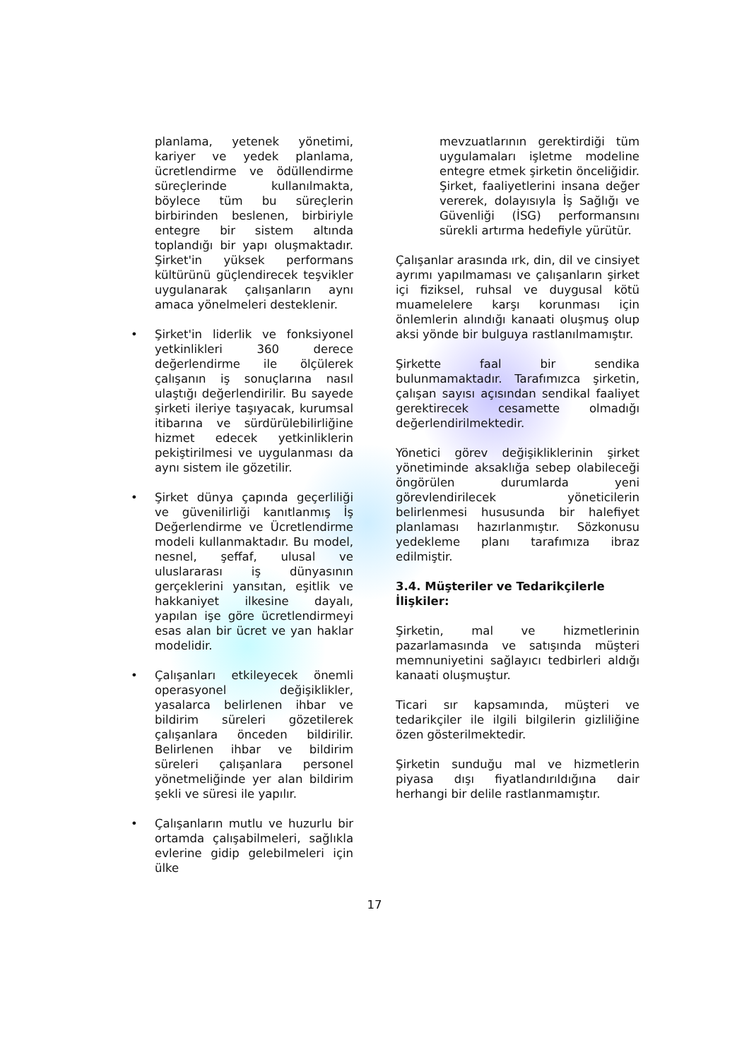planlama, yetenek yönetimi, kariyer ve yedek planlama, ücretlendirme ve ödüllendirme süreçlerinde kullanılmakta, böylece tüm bu süreçlerin birbirinden beslenen, birbiriyle entegre bir sistem altında toplandığı bir yapı oluşmaktadır. Şirket'in yüksek performans kültürünü güçlendirecek teşvikler uygulanarak çalışanların aynı amaca yönelmeleri desteklenir.
• Şirket'in liderlik ve fonksiyonel yetkinlikleri 360 derece değerlendirme ile ölçülerek çalışanın iş sonuçlarına nasıl ulaştığı değerlendirilir. Bu sayede şirketi ileriye taşıyacak, kurumsal itibarına ve sürdürülebilirliğine hizmet edecek yetkinliklerin pekiştirilmesi ve uygulanması da aynı sistem ile gözetilir.
• Şirket dünya çapında geçerliliği ve güvenilirliği kanıtlanmış İş Değerlendirme ve Ücretlendirme modeli kullanmaktadır. Bu model, nesnel, şeffaf, ulusal ve uluslararası iş dünyasının gerçeklerini yansıtan, eşitlik ve hakkaniyet ilkesine dayalı, yapılan işe göre ücretlendirmeyi esas alan bir ücret ve yan haklar modelidir.
• Çalışanları etkileyecek önemli operasyonel değişiklikler, yasalarca belirlenen ihbar ve bildirim süreleri gözetilerek çalışanlara önceden bildirilir. Belirlenen ihbar ve bildirim süreleri çalışanlara personel yönetmeliğinde yer alan bildirim şekli ve süresi ile yapılır.
• Çalışanların mutlu ve huzurlu bir ortamda çalışabilmeleri, sağlıkla evlerine gidip gelebilmeleri için ülke
mevzuatlarının gerektirdiği tüm uygulamaları işletme modeline entegre etmek şirketin önceliğidir. Şirket, faaliyetlerini insana değer vererek, dolayısıyla İş Sağlığı ve Güvenliği (İSG) performansını sürekli artırma hedefiyle yürütür.
Çalışanlar arasında ırk, din, dil ve cinsiyet ayrımı yapılmaması ve çalışanların şirket içi fiziksel, ruhsal ve duygusal kötü muamelelere karşı korunması için önlemlerin alındığı kanaati oluşmuş olup aksi yönde bir bulguya rastlanılmamıştır.
Şirkette faal bir sendika bulunmamaktadır. Tarafımızca şirketin, çalışan sayısı açısından sendikal faaliyet gerektirecek cesamette olmadığı değerlendirilmektedir.
Yönetici görev değişikliklerinin şirket yönetiminde aksaklığa sebep olabileceği öngörülen durumlarda yeni görevlendirilecek yöneticilerin belirlenmesi hususunda bir halefiyet planlaması hazırlanmıştır. Sözkonusu yedekleme planı tarafımıza ibraz edilmiştir.
3.4. Müşteriler ve Tedarikçilerle İlişkiler:
Şirketin, mal ve hizmetlerinin pazarlamasında ve satışında müşteri memnuniyetini sağlayıcı tedbirleri aldığı kanaati oluşmuştur.
Ticari sır kapsamında, müşteri ve tedarikçiler ile ilgili bilgilerin gizliliğine özen gösterilmektedir.
Şirketin sunduğu mal ve hizmetlerin piyasa dışı fiyatlandırıldığına dair herhangi bir delile rastlanmamıştır.
17